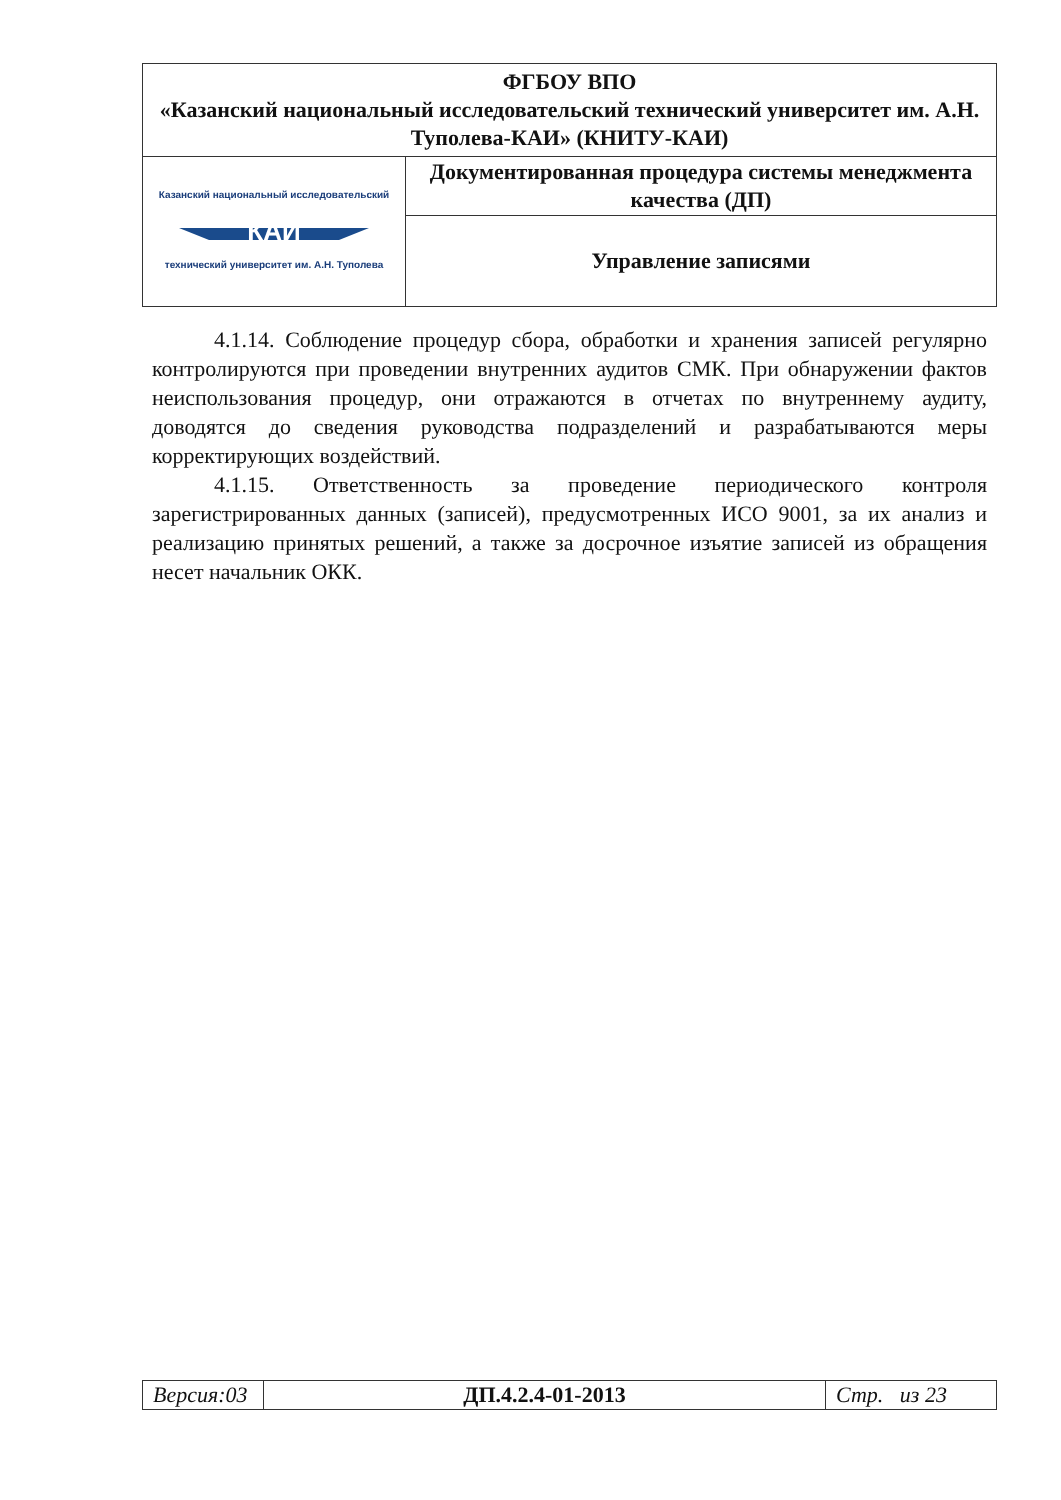| ФГБОУ ВПО «Казанский национальный исследовательский технический университет им. А.Н. Туполева-КАИ» (КНИТУ-КАИ) | |
| Казанский национальный исследовательский КАИ технический университет им. А.Н. Туполева | Документированная процедура системы менеджмента качества (ДП) |
| | Управление записями |
4.1.14. Соблюдение процедур сбора, обработки и хранения записей регулярно контролируются при проведении внутренних аудитов СМК. При обнаружении фактов неиспользования процедур, они отражаются в отчетах по внутреннему аудиту, доводятся до сведения руководства подразделений и разрабатываются меры корректирующих воздействий.
4.1.15. Ответственность за проведение периодического контроля зарегистрированных данных (записей), предусмотренных ИСО 9001, за их анализ и реализацию принятых решений, а также за досрочное изъятие записей из обращения несет начальник ОКК.
| Версия:03 | ДП.4.2.4-01-2013 | Стр. из 23 |